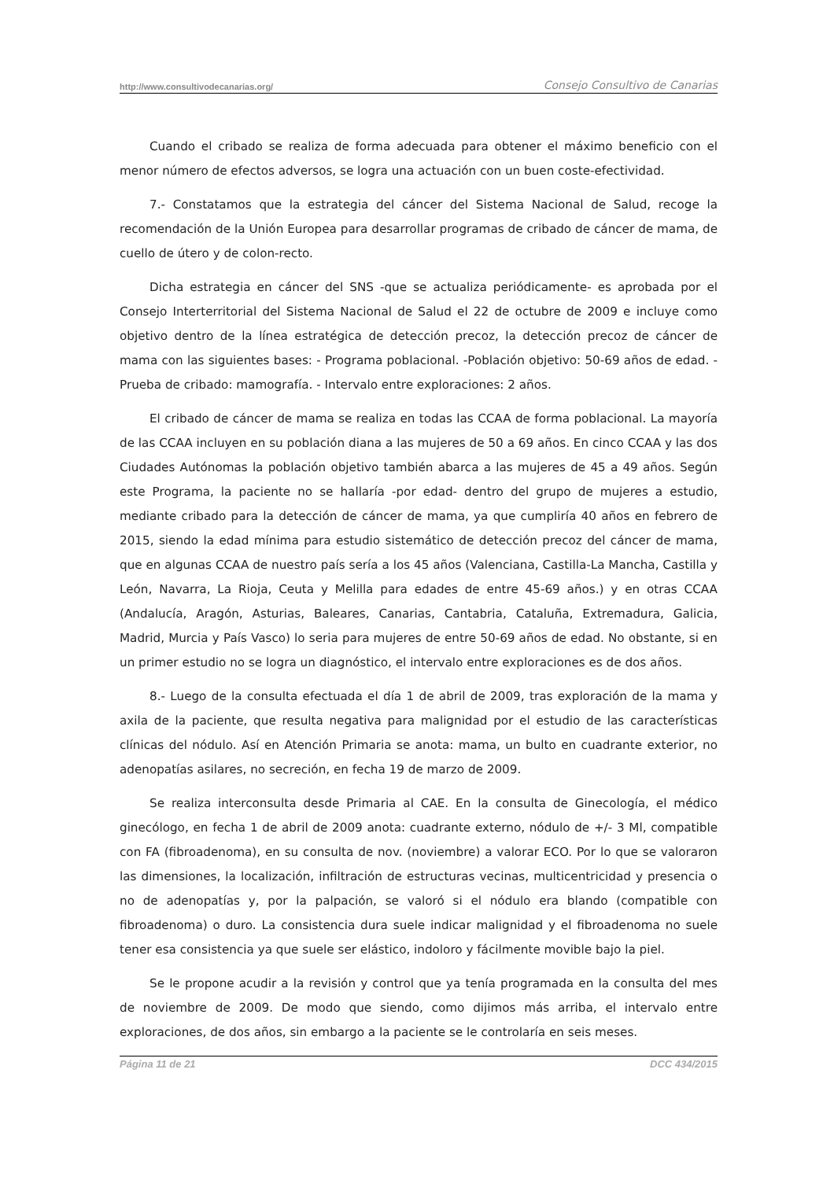http://www.consultivodecanarias.org/ Consejo Consultivo de Canarias
Cuando el cribado se realiza de forma adecuada para obtener el máximo beneficio con el menor número de efectos adversos, se logra una actuación con un buen coste-efectividad.
7.- Constatamos que la estrategia del cáncer del Sistema Nacional de Salud, recoge la recomendación de la Unión Europea para desarrollar programas de cribado de cáncer de mama, de cuello de útero y de colon-recto.
Dicha estrategia en cáncer del SNS -que se actualiza periódicamente- es aprobada por el Consejo Interterritorial del Sistema Nacional de Salud el 22 de octubre de 2009 e incluye como objetivo dentro de la línea estratégica de detección precoz, la detección precoz de cáncer de mama con las siguientes bases: - Programa poblacional. -Población objetivo: 50-69 años de edad. - Prueba de cribado: mamografía. - Intervalo entre exploraciones: 2 años.
El cribado de cáncer de mama se realiza en todas las CCAA de forma poblacional. La mayoría de las CCAA incluyen en su población diana a las mujeres de 50 a 69 años. En cinco CCAA y las dos Ciudades Autónomas la población objetivo también abarca a las mujeres de 45 a 49 años. Según este Programa, la paciente no se hallaría -por edad- dentro del grupo de mujeres a estudio, mediante cribado para la detección de cáncer de mama, ya que cumpliría 40 años en febrero de 2015, siendo la edad mínima para estudio sistemático de detección precoz del cáncer de mama, que en algunas CCAA de nuestro país sería a los 45 años (Valenciana, Castilla-La Mancha, Castilla y León, Navarra, La Rioja, Ceuta y Melilla para edades de entre 45-69 años.) y en otras CCAA (Andalucía, Aragón, Asturias, Baleares, Canarias, Cantabria, Cataluña, Extremadura, Galicia, Madrid, Murcia y País Vasco) lo seria para mujeres de entre 50-69 años de edad. No obstante, si en un primer estudio no se logra un diagnóstico, el intervalo entre exploraciones es de dos años.
8.- Luego de la consulta efectuada el día 1 de abril de 2009, tras exploración de la mama y axila de la paciente, que resulta negativa para malignidad por el estudio de las características clínicas del nódulo. Así en Atención Primaria se anota: mama, un bulto en cuadrante exterior, no adenopatías asilares, no secreción, en fecha 19 de marzo de 2009.
Se realiza interconsulta desde Primaria al CAE. En la consulta de Ginecología, el médico ginecólogo, en fecha 1 de abril de 2009 anota: cuadrante externo, nódulo de +/- 3 Ml, compatible con FA (fibroadenoma), en su consulta de nov. (noviembre) a valorar ECO. Por lo que se valoraron las dimensiones, la localización, infiltración de estructuras vecinas, multicentricidad y presencia o no de adenopatías y, por la palpación, se valoró si el nódulo era blando (compatible con fibroadenoma) o duro. La consistencia dura suele indicar malignidad y el fibroadenoma no suele tener esa consistencia ya que suele ser elástico, indoloro y fácilmente movible bajo la piel.
Se le propone acudir a la revisión y control que ya tenía programada en la consulta del mes de noviembre de 2009. De modo que siendo, como dijimos más arriba, el intervalo entre exploraciones, de dos años, sin embargo a la paciente se le controlaría en seis meses.
Página 11 de 21 DCC 434/2015